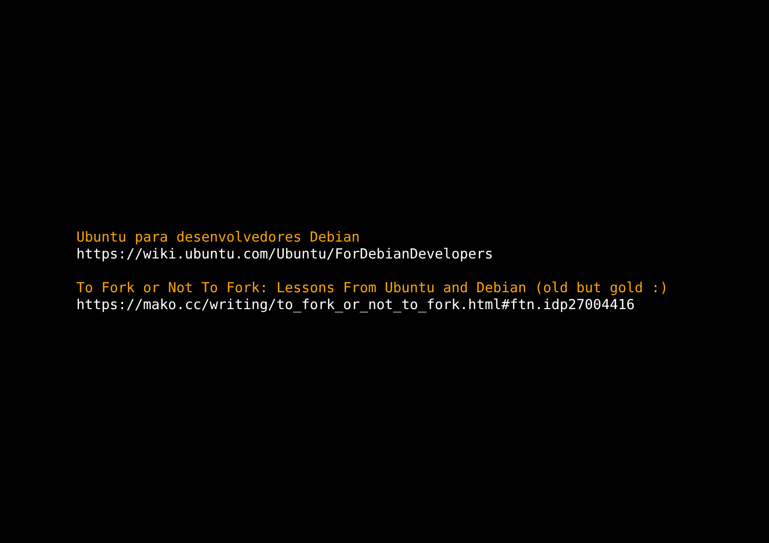Ubuntu para desenvolvedores Debian
https://wiki.ubuntu.com/Ubuntu/ForDebianDevelopers
To Fork or Not To Fork: Lessons From Ubuntu and Debian (old but gold :)
https://mako.cc/writing/to_fork_or_not_to_fork.html#ftn.idp27004416